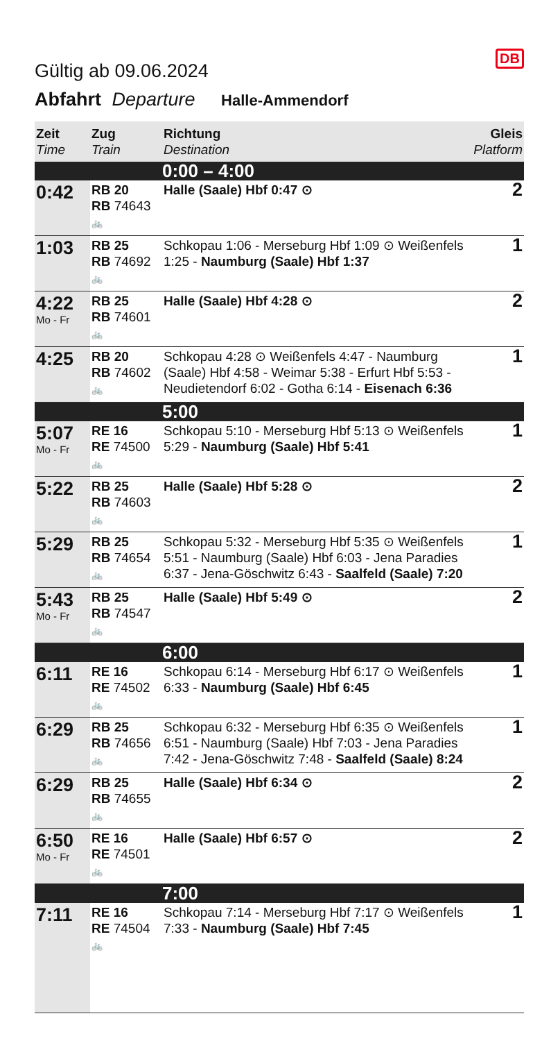Gültig ab 09.06.2024
DB
Abfahrt Departure Halle-Ammendorf
| Zeit Time | Zug Train | Richtung Destination | Gleis Platform |
| --- | --- | --- | --- |
| | | 0:00 – 4:00 | |
| 0:42 | RB 20 RB 74643 🚲 | Halle (Saale) Hbf 0:47 ⊙ | 2 |
| 1:03 | RB 25 RB 74692 🚲 | Schkopau 1:06 - Merseburg Hbf 1:09 ⊙ Weißenfels 1:25 - Naumburg (Saale) Hbf 1:37 | 1 |
| 4:22 Mo - Fr | RB 25 RB 74601 🚲 | Halle (Saale) Hbf 4:28 ⊙ | 2 |
| 4:25 | RB 20 RB 74602 🚲 | Schkopau 4:28 ⊙ Weißenfels 4:47 - Naumburg (Saale) Hbf 4:58 - Weimar 5:38 - Erfurt Hbf 5:53 - Neudietendorf 6:02 - Gotha 6:14 - Eisenach 6:36 | 1 |
| | | 5:00 | |
| 5:07 Mo - Fr | RE 16 RE 74500 🚲 | Schkopau 5:10 - Merseburg Hbf 5:13 ⊙ Weißenfels 5:29 - Naumburg (Saale) Hbf 5:41 | 1 |
| 5:22 | RB 25 RB 74603 🚲 | Halle (Saale) Hbf 5:28 ⊙ | 2 |
| 5:29 | RB 25 RB 74654 🚲 | Schkopau 5:32 - Merseburg Hbf 5:35 ⊙ Weißenfels 5:51 - Naumburg (Saale) Hbf 6:03 - Jena Paradies 6:37 - Jena-Göschwitz 6:43 - Saalfeld (Saale) 7:20 | 1 |
| 5:43 Mo - Fr | RB 25 RB 74547 🚲 | Halle (Saale) Hbf 5:49 ⊙ | 2 |
| | | 6:00 | |
| 6:11 | RE 16 RE 74502 🚲 | Schkopau 6:14 - Merseburg Hbf 6:17 ⊙ Weißenfels 6:33 - Naumburg (Saale) Hbf 6:45 | 1 |
| 6:29 | RB 25 RB 74656 🚲 | Schkopau 6:32 - Merseburg Hbf 6:35 ⊙ Weißenfels 6:51 - Naumburg (Saale) Hbf 7:03 - Jena Paradies 7:42 - Jena-Göschwitz 7:48 - Saalfeld (Saale) 8:24 | 1 |
| 6:29 | RB 25 RB 74655 🚲 | Halle (Saale) Hbf 6:34 ⊙ | 2 |
| 6:50 Mo - Fr | RE 16 RE 74501 🚲 | Halle (Saale) Hbf 6:57 ⊙ | 2 |
| | | 7:00 | |
| 7:11 | RE 16 RE 74504 🚲 | Schkopau 7:14 - Merseburg Hbf 7:17 ⊙ Weißenfels 7:33 - Naumburg (Saale) Hbf 7:45 | 1 |